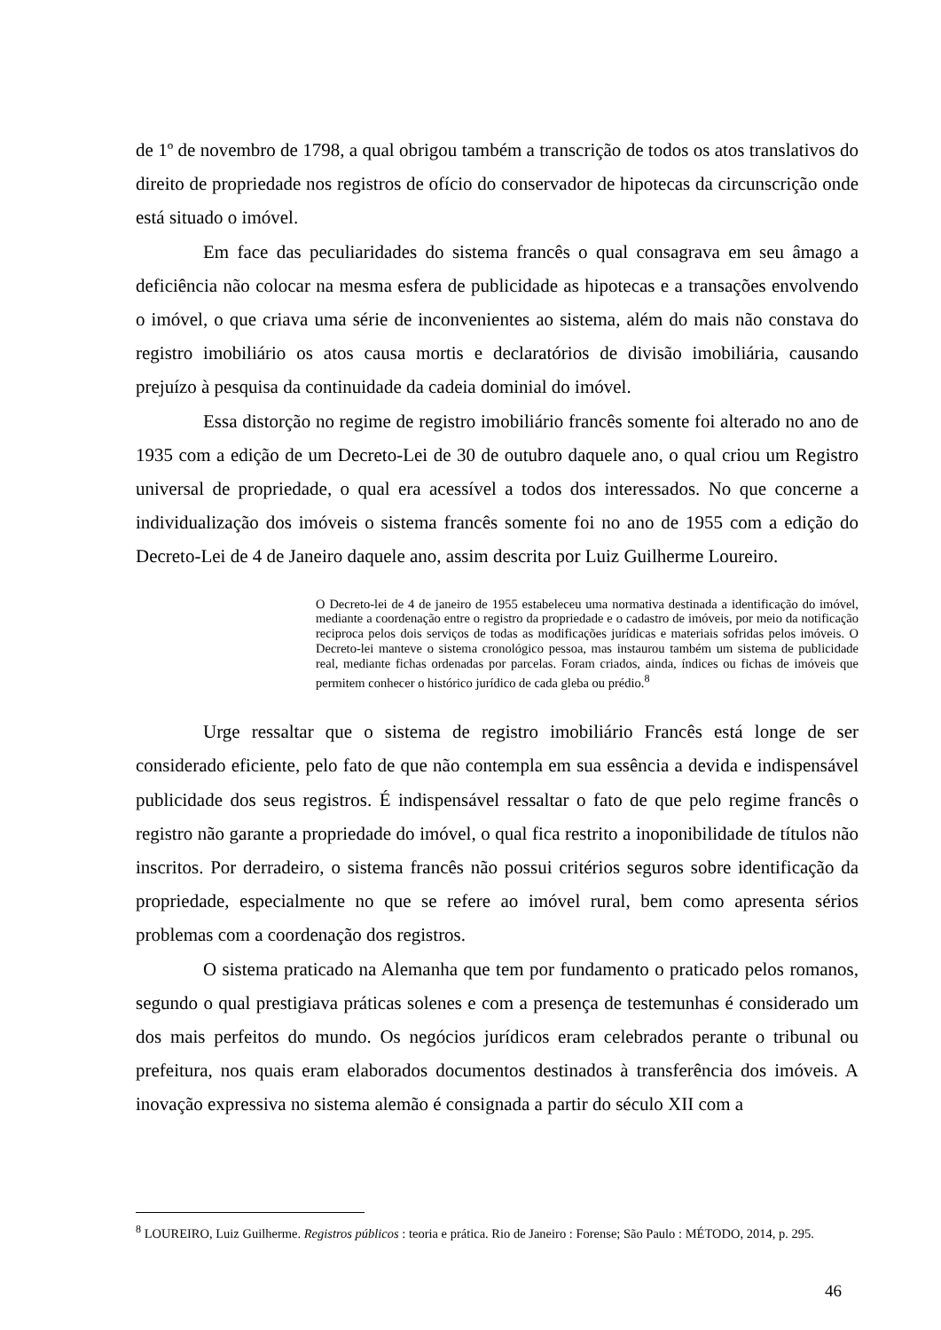de 1º de novembro de 1798, a qual obrigou também a transcrição de todos os atos translativos do direito de propriedade nos registros de ofício do conservador de hipotecas da circunscrição onde está situado o imóvel.
Em face das peculiaridades do sistema francês o qual consagrava em seu âmago a deficiência não colocar na mesma esfera de publicidade as hipotecas e a transações envolvendo o imóvel, o que criava uma série de inconvenientes ao sistema, além do mais não constava do registro imobiliário os atos causa mortis e declaratórios de divisão imobiliária, causando prejuízo à pesquisa da continuidade da cadeia dominial do imóvel.
Essa distorção no regime de registro imobiliário francês somente foi alterado no ano de 1935 com a edição de um Decreto-Lei de 30 de outubro daquele ano, o qual criou um Registro universal de propriedade, o qual era acessível a todos dos interessados. No que concerne a individualização dos imóveis o sistema francês somente foi no ano de 1955 com a edição do Decreto-Lei de 4 de Janeiro daquele ano, assim descrita por Luiz Guilherme Loureiro.
O Decreto-lei de 4 de janeiro de 1955 estabeleceu uma normativa destinada a identificação do imóvel, mediante a coordenação entre o registro da propriedade e o cadastro de imóveis, por meio da notificação reciproca pelos dois serviços de todas as modificações jurídicas e materiais sofridas pelos imóveis. O Decreto-lei manteve o sistema cronológico pessoa, mas instaurou também um sistema de publicidade real, mediante fichas ordenadas por parcelas. Foram criados, ainda, índices ou fichas de imóveis que permitem conhecer o histórico jurídico de cada gleba ou prédio.<sup>8</sup>
Urge ressaltar que o sistema de registro imobiliário Francês está longe de ser considerado eficiente, pelo fato de que não contempla em sua essência a devida e indispensável publicidade dos seus registros. É indispensável ressaltar o fato de que pelo regime francês o registro não garante a propriedade do imóvel, o qual fica restrito a inoponibilidade de títulos não inscritos. Por derradeiro, o sistema francês não possui critérios seguros sobre identificação da propriedade, especialmente no que se refere ao imóvel rural, bem como apresenta sérios problemas com a coordenação dos registros.
O sistema praticado na Alemanha que tem por fundamento o praticado pelos romanos, segundo o qual prestigiava práticas solenes e com a presença de testemunhas é considerado um dos mais perfeitos do mundo. Os negócios jurídicos eram celebrados perante o tribunal ou prefeitura, nos quais eram elaborados documentos destinados à transferência dos imóveis. A inovação expressiva no sistema alemão é consignada a partir do século XII com a
<sup>8</sup> LOUREIRO, Luiz Guilherme. Registros públicos : teoria e prática. Rio de Janeiro : Forense; São Paulo : MÉTODO, 2014, p. 295.
46